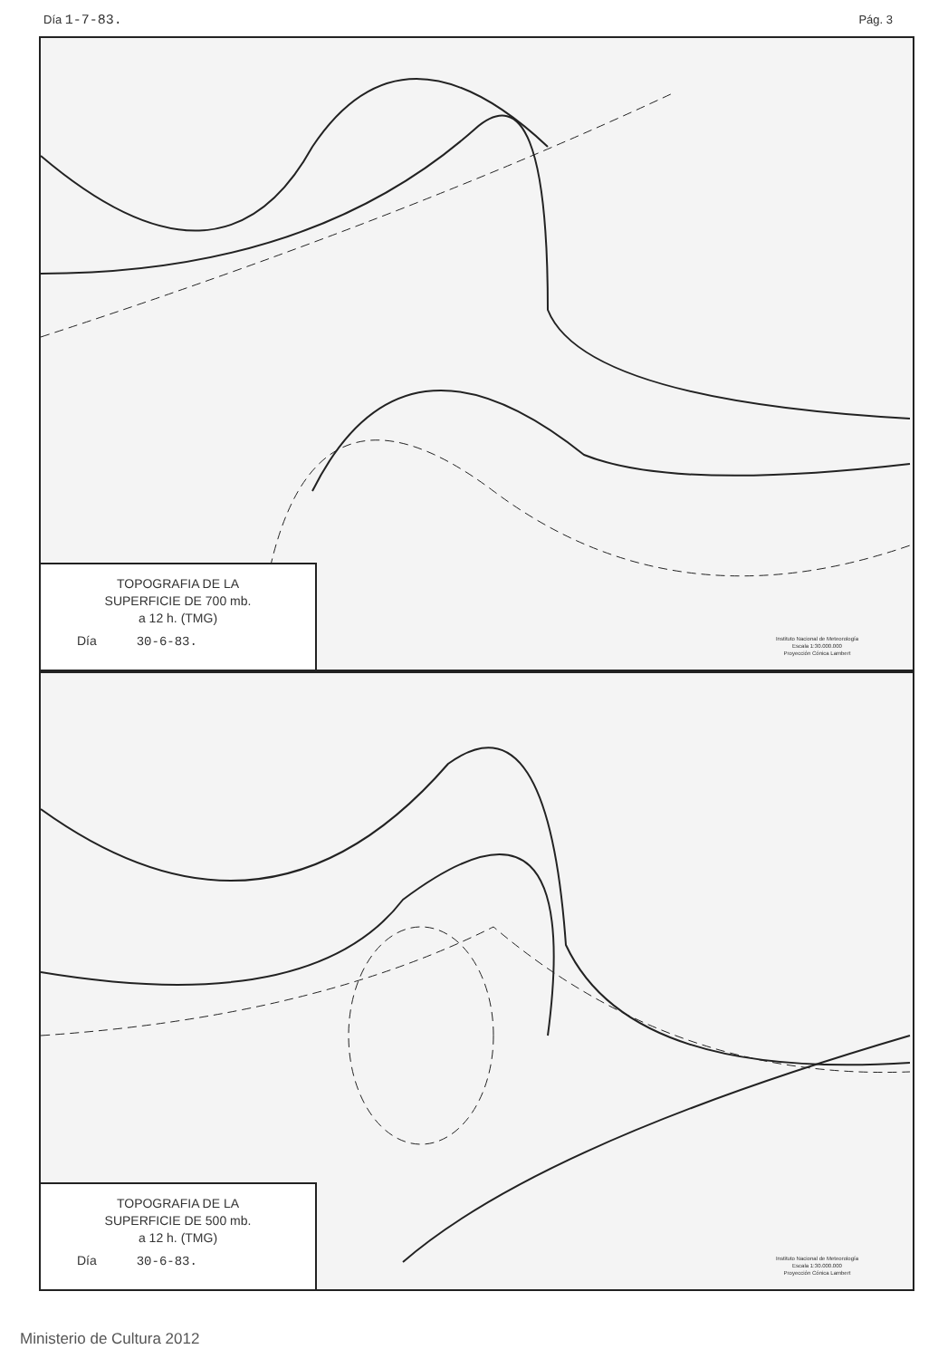Día 1-7-83.
Pág. 3
TOPOGRAFIA DE LA
SUPERFICIE DE 700 mb.
a 12 h. (TMG)
Día 30-6-83.
Instituto Nacional de Meteorología
Escala 1:30.000.000
Proyección Cónica Lambert
TOPOGRAFIA DE LA
SUPERFICIE DE 500 mb.
a 12 h. (TMG)
Día 30-6-83.
Instituto Nacional de Meteorología
Escala 1:30.000.000
Proyección Cónica Lambert
Ministerio de Cultura 2012